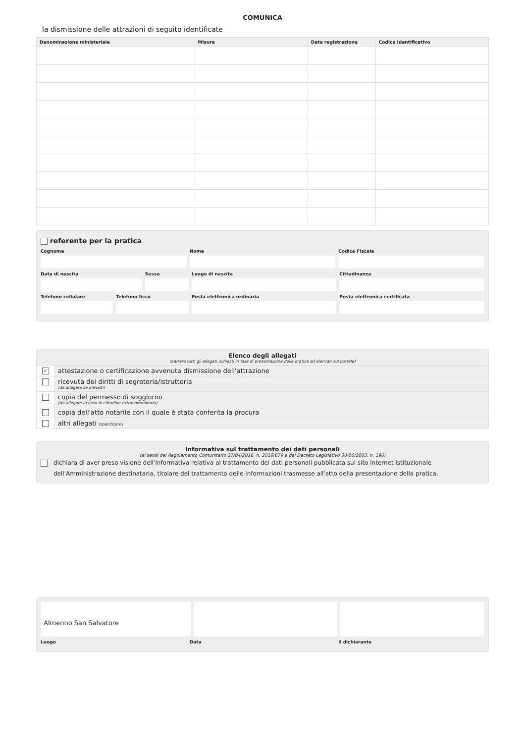COMUNICA
la dismissione delle attrazioni di seguito identificate
| Denominazione ministeriale | Misure | Data registrazione | Codice identificativo |
| --- | --- | --- | --- |
referente per la pratica
Cognome Nome Codice Fiscale
Data di nascita Sesso Luogo di nascita Cittadinanza
Telefono cellulare Telefono fisso Posta elettronica ordinaria Posta elettronica certificata
Elenco degli allegati
(barrare tutti gli allegati richiesti in fase di presentazione della pratica ed elencati sul portale)
✓
attestazione o certificazione avvenuta dismissione dell'attrazione
ricevuta dei diritti di segreteria/istruttoria
(da allegare se previsti)
copia del permesso di soggiorno
(da allegare in caso di cittadino extracomunitario)
copia dell'atto notarile con il quale è stata conferita la procura
altri allegati (specificare)
Informativa sul trattamento dei dati personali
(ai sensi del Regolamento Comunitario 27/04/2016, n. 2016/679 e del Decreto Legislativo 30/06/2003, n. 196)
dichiara di aver preso visione dell'informativa relativa al trattamento dei dati personali pubblicata sul sito internet istituzionale dell'Amministrazione destinataria, titolare del trattamento delle informazioni trasmesse all'atto della presentazione della pratica.
Almenno San Salvatore
Luogo Data il dichiarante